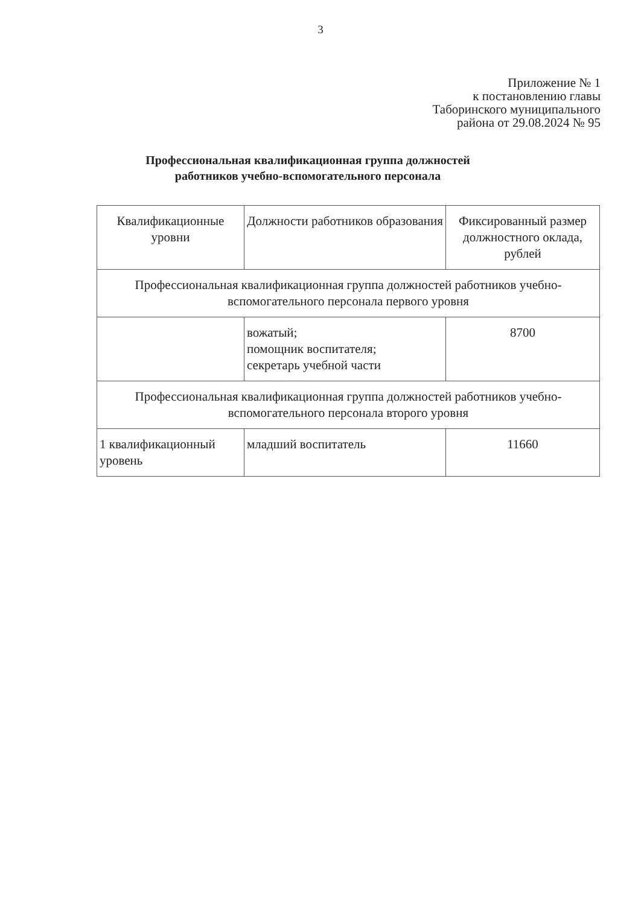3
Приложение № 1
к постановлению главы
Таборинского муниципального
района от 29.08.2024 № 95
Профессиональная квалификационная группа должностей
работников учебно-вспомогательного персонала
| Квалификационные уровни | Должности работников образования | Фиксированный размер должностного оклада, рублей |
| --- | --- | --- |
| Профессиональная квалификационная группа должностей работников учебно-вспомогательного персонала первого уровня | | |
| | вожатый; помощник воспитателя; секретарь учебной части | 8700 |
| Профессиональная квалификационная группа должностей работников учебно-вспомогательного персонала второго уровня | | |
| 1 квалификационный уровень | младший воспитатель | 11660 |